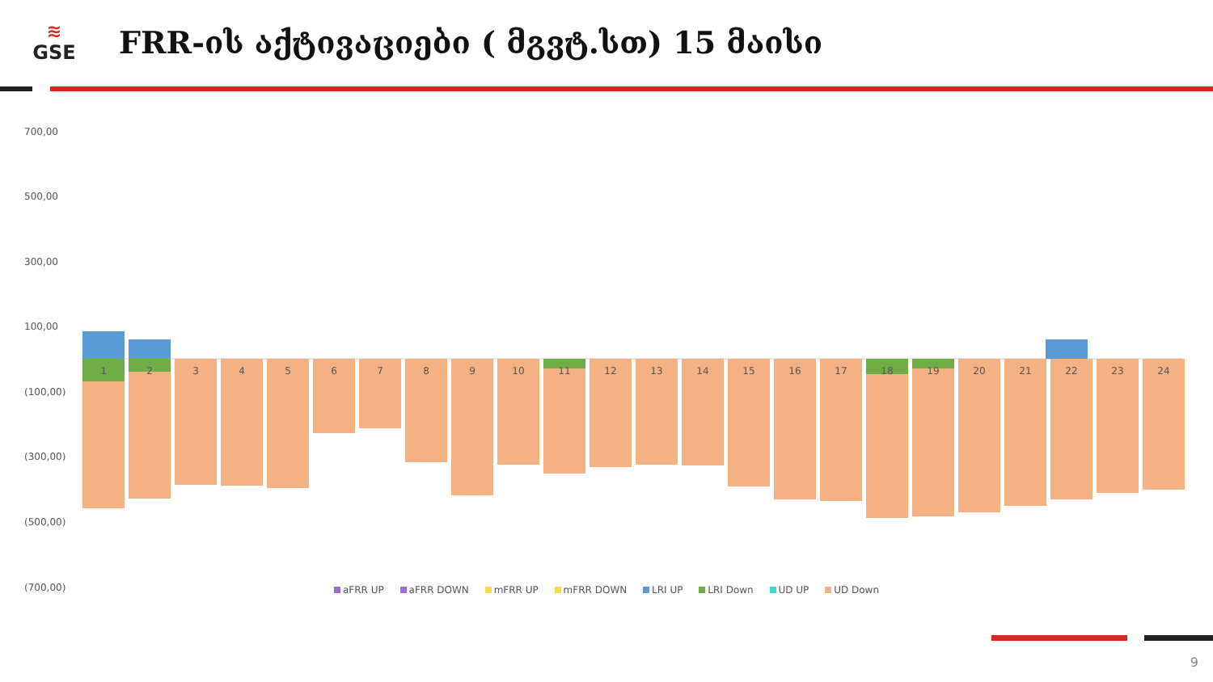≋
GSE
FRR-ის აქტივაციები ( მგვტ.სთ) 15 მაისი
700,00
500,00
300,00
100,00
(100,00)
(300,00)
(500,00)
(700,00)
1
2
3
4
5
6
7
8
9
10
11
12
13
14
15
16
17
18
19
20
21
22
23
24
aFRR UP aFRR DOWN mFRR UP mFRR DOWN LRI UP LRI Down UD UP UD Down
9